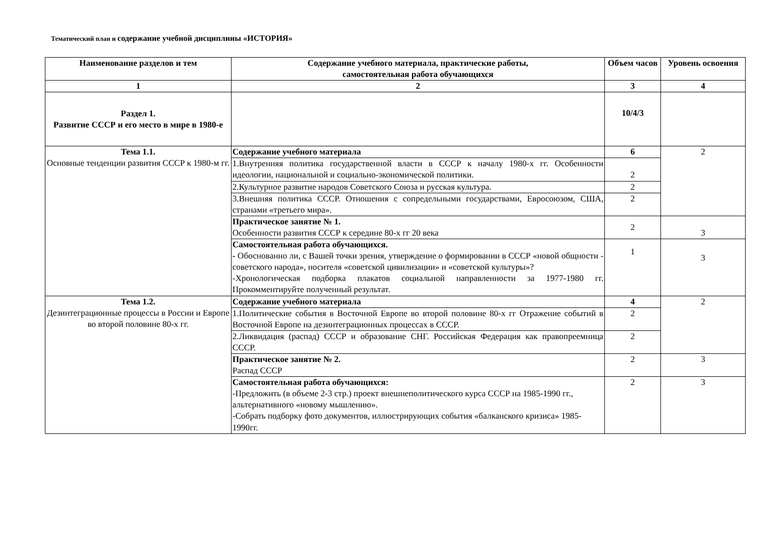Тематический план и содержание учебной дисциплины «ИСТОРИЯ»
| Наименование разделов и тем | Содержание учебного материала, практические работы, самостоятельная работа обучающихся | Объем часов | Уровень освоения |
| --- | --- | --- | --- |
| 1 | 2 | 3 | 4 |
| Раздел 1. Развитие СССР и его место в мире в 1980-е | | 10/4/3 | |
| Тема 1.1. Основные тенденции развития СССР к 1980-м гг. | Содержание учебного материала | 6 | 2 |
| | 1.Внутренняя политика государственной власти в СССР к началу 1980-х гг. Особенности идеологии, национальной и социально-экономической политики. | 2 | |
| | 2.Культурное развитие народов Советского Союза и русская культура. | 2 | |
| | 3.Внешняя политика СССР. Отношения с сопредельными государствами, Евросоюзом, США, странами «третьего мира». | 2 | |
| | Практическое занятие № 1. Особенности развития СССР к середине 80-х гг 20 века | 2 | 3 |
| | Самостоятельная работа обучающихся. - Обоснованно ли, с Вашей точки зрения, утверждение о формировании в СССР «новой общности - советского народа», носителя «советской цивилизации» и «советской культуры»? -Хронологическая подборка плакатов социальной направленности за 1977-1980 гг. Прокомментируйте полученный результат. | 1 | 3 |
| Тема 1.2. Дезинтеграционные процессы в России и Европе во второй половине 80-х гг. | Содержание учебного материала | 4 | 2 |
| | 1.Политические события в Восточной Европе во второй половине 80-х гг Отражение событий в Восточной Европе на дезинтеграционных процессах в СССР. | 2 | |
| | 2.Ликвидация (распад) СССР и образование СНГ. Российская Федерация как правопреемница СССР. | 2 | |
| | Практическое занятие № 2. Распад СССР | 2 | 3 |
| | Самостоятельная работа обучающихся: -Предложить (в объеме 2-3 стр.) проект внешнеполитического курса СССР на 1985-1990 гг., альтернативного «новому мышлению». -Собрать подборку фото документов, иллюстрирующих события «балканского кризиса» 1985-1990гг. | 2 | 3 |